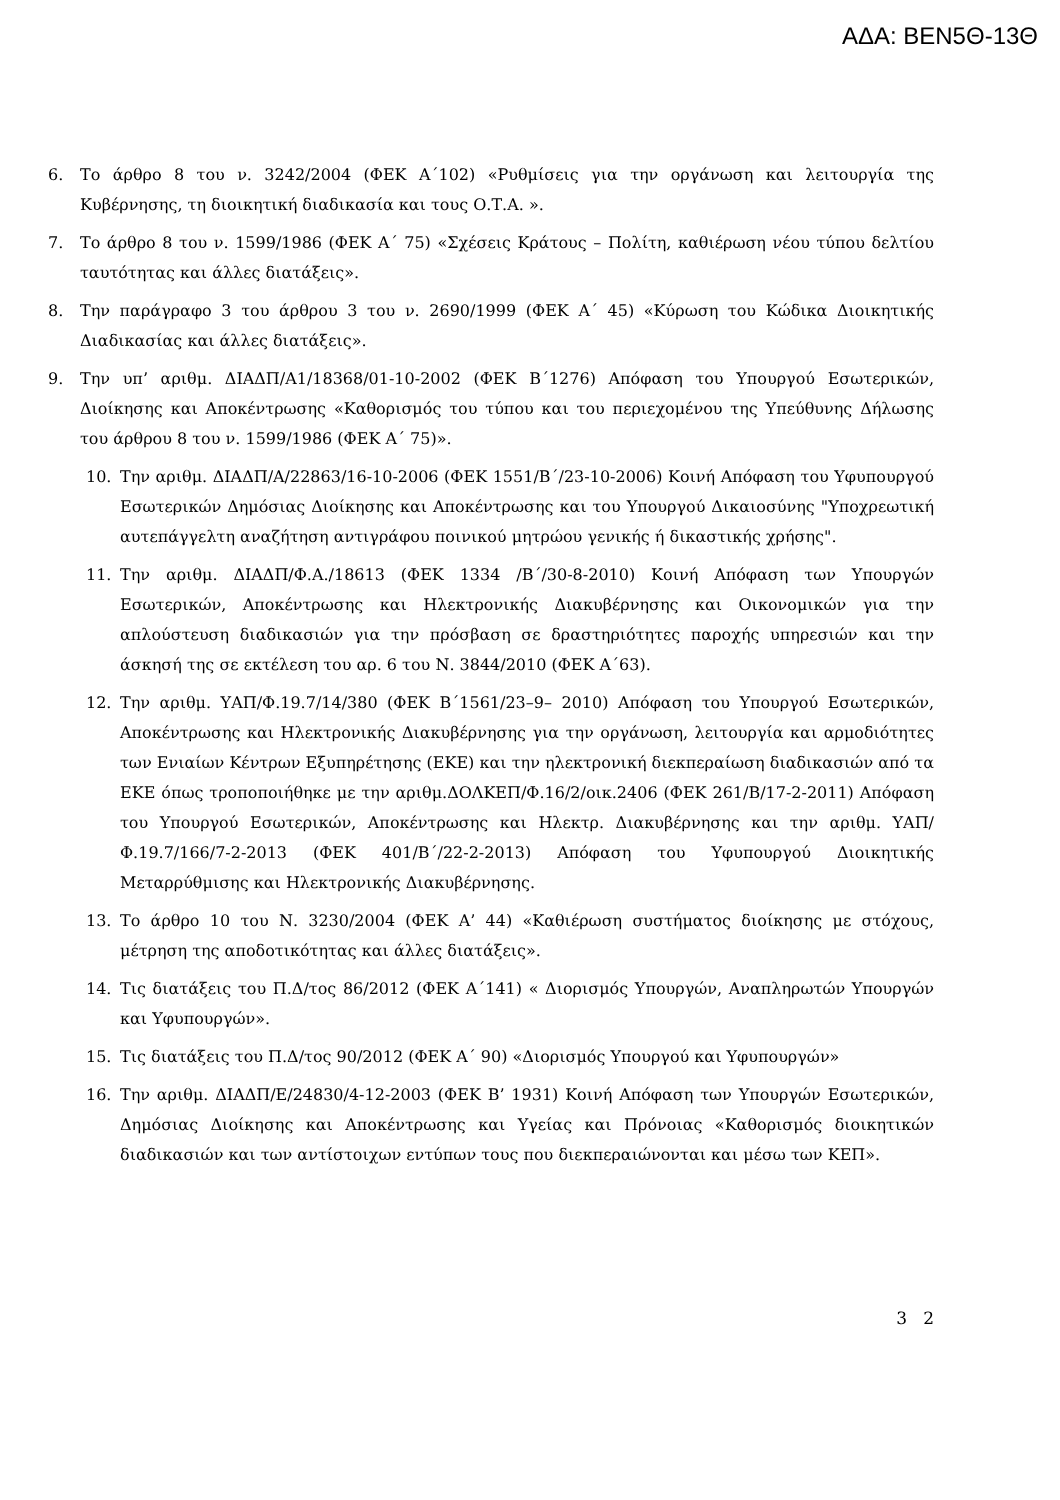ΑΔΑ: ΒΕΝ5Θ-13Θ
6. Το άρθρο 8 του ν. 3242/2004 (ΦΕΚ Α΄102) «Ρυθμίσεις για την οργάνωση και λειτουργία της Κυβέρνησης, τη διοικητική διαδικασία και τους Ο.Τ.Α. ».
7. Το άρθρο 8 του ν. 1599/1986 (ΦΕΚ Α΄ 75) «Σχέσεις Κράτους – Πολίτη, καθιέρωση νέου τύπου δελτίου ταυτότητας και άλλες διατάξεις».
8. Την παράγραφο 3 του άρθρου 3 του ν. 2690/1999 (ΦΕΚ Α΄ 45) «Κύρωση του Κώδικα Διοικητικής Διαδικασίας και άλλες διατάξεις».
9. Την υπ’ αριθμ. ΔΙΑΔΠ/Α1/18368/01-10-2002 (ΦΕΚ Β΄1276) Απόφαση του Υπουργού Εσωτερικών, Διοίκησης και Αποκέντρωσης «Καθορισμός του τύπου και του περιεχομένου της Υπεύθυνης Δήλωσης του άρθρου 8 του ν. 1599/1986 (ΦΕΚ Α΄ 75)».
10. Την αριθμ. ΔΙΑΔΠ/Α/22863/16-10-2006 (ΦΕΚ 1551/Β΄/23-10-2006) Κοινή Απόφαση του Υφυπουργού Εσωτερικών Δημόσιας Διοίκησης και Αποκέντρωσης και του Υπουργού Δικαιοσύνης "Υποχρεωτική αυτεπάγγελτη αναζήτηση αντιγράφου ποινικού μητρώου γενικής ή δικαστικής χρήσης".
11. Την αριθμ. ΔΙΑΔΠ/Φ.Α./18613 (ΦΕΚ 1334 /Β΄/30-8-2010) Κοινή Απόφαση των Υπουργών Εσωτερικών, Αποκέντρωσης και Ηλεκτρονικής Διακυβέρνησης και Οικονομικών για την απλούστευση διαδικασιών για την πρόσβαση σε δραστηριότητες παροχής υπηρεσιών και την άσκησή της σε εκτέλεση του αρ. 6 του Ν. 3844/2010 (ΦΕΚ Α΄63).
12. Την αριθμ. ΥΑΠ/Φ.19.7/14/380 (ΦΕΚ Β΄1561/23–9– 2010) Απόφαση του Υπουργού Εσωτερικών, Αποκέντρωσης και Ηλεκτρονικής Διακυβέρνησης για την οργάνωση, λειτουργία και αρμοδιότητες των Ενιαίων Κέντρων Εξυπηρέτησης (ΕΚΕ) και την ηλεκτρονική διεκπεραίωση διαδικασιών από τα ΕΚΕ όπως τροποποιήθηκε με την αριθμ.ΔΟΛΚΕΠ/Φ.16/2/οικ.2406 (ΦΕΚ 261/Β/17-2-2011) Απόφαση του Υπουργού Εσωτερικών, Αποκέντρωσης και Ηλεκτρ. Διακυβέρνησης και την αριθμ. ΥΑΠ/Φ.19.7/166/7-2-2013 (ΦΕΚ 401/Β΄/22-2-2013) Απόφαση του Υφυπουργού Διοικητικής Μεταρρύθμισης και Ηλεκτρονικής Διακυβέρνησης.
13. Το άρθρο 10 του Ν. 3230/2004 (ΦΕΚ Α’ 44) «Καθιέρωση συστήματος διοίκησης με στόχους, μέτρηση της αποδοτικότητας και άλλες διατάξεις».
14. Τις διατάξεις του Π.Δ/τος 86/2012 (ΦΕΚ Α΄141) « Διορισμός Υπουργών, Αναπληρωτών Υπουργών και Υφυπουργών».
15. Τις διατάξεις του Π.Δ/τος 90/2012 (ΦΕΚ Α΄ 90) «Διορισμός Υπουργού και Υφυπουργών»
16. Την αριθμ. ΔΙΑΔΠ/Ε/24830/4-12-2003 (ΦΕΚ Β’ 1931) Κοινή Απόφαση των Υπουργών Εσωτερικών, Δημόσιας Διοίκησης και Αποκέντρωσης και Υγείας και Πρόνοιας «Καθορισμός διοικητικών διαδικασιών και των αντίστοιχων εντύπων τους που διεκπεραιώνονται και μέσω των ΚΕΠ».
3 2